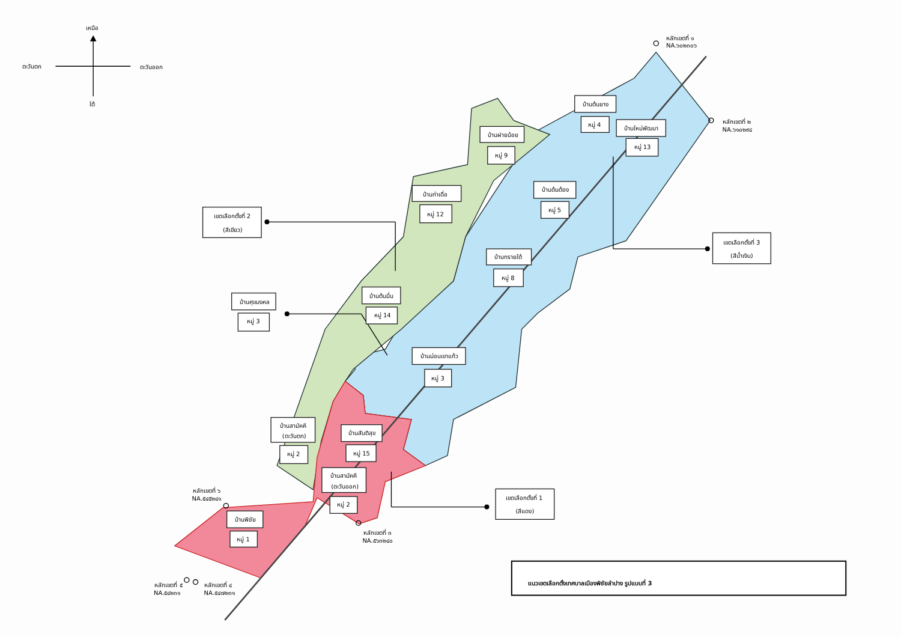เหนือ
ตะวันตก
ตะวันออก
ใต้
หลักเขตที่ ๑
NA.๖๐๒๓๐๖
หลักเขตที่ ๒
NA.๖๑๐๒๙๔
บ้านต้นยาง
หมู่ 4
บ้านใหม่พัฒนา
หมู่ 13
บ้านฝายน้อย
หมู่ 9
บ้านต้นต้อง
หมู่ 5
บ้านท่าเดื่อ
หมู่ 12
เขตเลือกตั้งที่ 2
(สีเขียว)
เขตเลือกตั้งที่ 3
(สีน้ำเงิน)
บ้านทรายใต้
หมู่ 8
บ้านศุขมงคล
หมู่ 3
บ้านต้นมื่น
หมู่ 14
บ้านม่อนเขาแก้ว
หมู่ 3
บ้านสามัคคี
(ตะวันตก)
หมู่ 2
บ้านสันติสุข
หมู่ 15
บ้านสามัคคี
(ตะวันออก)
หมู่ 2
เขตเลือกตั้งที่ 1
(สีแดง)
หลักเขตที่ ๖
NA.๕๔๕๒๔๑
บ้านพิชัย
หมู่ 1
หลักเขตที่ ๓
NA.๕๖๓๒๔๐
หลักเขตที่ ๕
NA.๕๔๒๓๑
หลักเขตที่ ๔
NA.๕๔๗๒๓๑
แนวเขตเลือกตั้งเทศบาลเมืองพิชัยลำปาง รูปแบบที่ 3